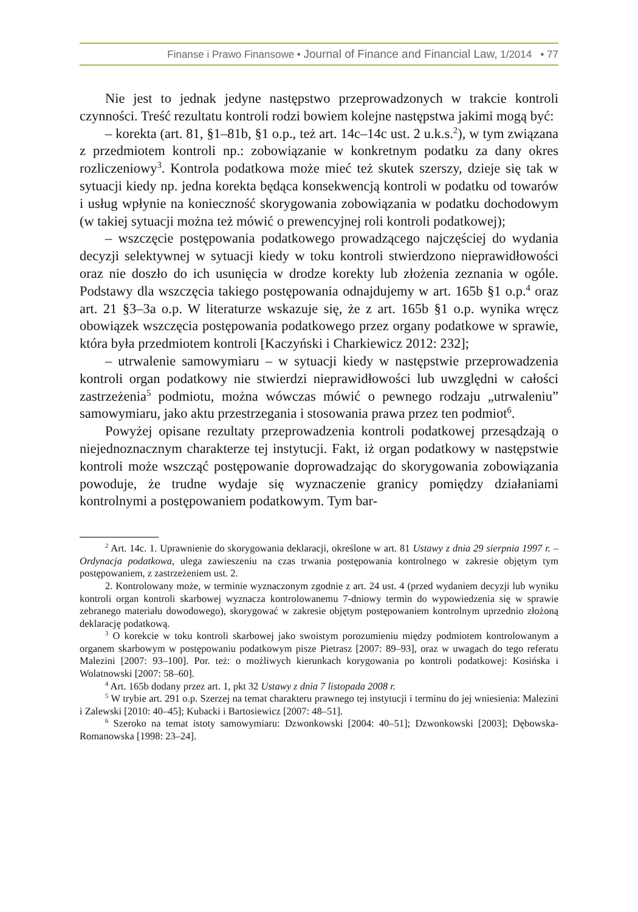Finanse i Prawo Finansowe • Journal of Finance and Financial Law, 1/2014 • 77
Nie jest to jednak jedyne następstwo przeprowadzonych w trakcie kontroli czynności. Treść rezultatu kontroli rodzi bowiem kolejne następstwa jakimi mogą być:
– korekta (art. 81, §1–81b, §1 o.p., też art. 14c–14c ust. 2 u.k.s.<sup>2</sup>), w tym związana z przedmiotem kontroli np.: zobowiązanie w konkretnym podatku za dany okres rozliczeniowy<sup>3</sup>. Kontrola podatkowa może mieć też skutek szerszy, dzieje się tak w sytuacji kiedy np. jedna korekta będąca konsekwencją kontroli w podatku od towarów i usług wpłynie na konieczność skorygowania zobowiązania w podatku dochodowym (w takiej sytuacji można też mówić o prewencyjnej roli kontroli podatkowej);
– wszczęcie postępowania podatkowego prowadzącego najczęściej do wydania decyzji selektywnej w sytuacji kiedy w toku kontroli stwierdzono nieprawidłowości oraz nie doszło do ich usunięcia w drodze korekty lub złożenia zeznania w ogóle. Podstawy dla wszczęcia takiego postępowania odnajdujemy w art. 165b §1 o.p.<sup>4</sup> oraz art. 21 §3–3a o.p. W literaturze wskazuje się, że z art. 165b §1 o.p. wynika wręcz obowiązek wszczęcia postępowania podatkowego przez organy podatkowe w sprawie, która była przedmiotem kontroli [Kaczyński i Charkiewicz 2012: 232];
– utrwalenie samowymiaru – w sytuacji kiedy w następstwie przeprowadzenia kontroli organ podatkowy nie stwierdzi nieprawidłowości lub uwzględni w całości zastrzeżenia<sup>5</sup> podmiotu, można wówczas mówić o pewnego rodzaju „utrwaleniu” samowymiaru, jako aktu przestrzegania i stosowania prawa przez ten podmiot<sup>6</sup>.
Powyżej opisane rezultaty przeprowadzenia kontroli podatkowej przesądzają o niejednoznacznym charakterze tej instytucji. Fakt, iż organ podatkowy w następstwie kontroli może wszcząć postępowanie doprowadzając do skorygowania zobowiązania powoduje, że trudne wydaje się wyznaczenie granicy pomiędzy działaniami kontrolnymi a postępowaniem podatkowym. Tym bar-
<sup>2</sup> Art. 14c. 1. Uprawnienie do skorygowania deklaracji, określone w art. 81 Ustawy z dnia 29 sierpnia 1997 r. – Ordynacja podatkowa, ulega zawieszeniu na czas trwania postępowania kontrolnego w zakresie objętym tym postępowaniem, z zastrzeżeniem ust. 2.
2. Kontrolowany może, w terminie wyznaczonym zgodnie z art. 24 ust. 4 (przed wydaniem decyzji lub wyniku kontroli organ kontroli skarbowej wyznacza kontrolowanemu 7-dniowy termin do wypowiedzenia się w sprawie zebranego materiału dowodowego), skorygować w zakresie objętym postępowaniem kontrolnym uprzednio złożoną deklarację podatkową.
<sup>3</sup> O korekcie w toku kontroli skarbowej jako swoistym porozumieniu między podmiotem kontrolowanym a organem skarbowym w postępowaniu podatkowym pisze Pietrasz [2007: 89–93], oraz w uwagach do tego referatu Malezini [2007: 93–100]. Por. też: o możliwych kierunkach korygowania po kontroli podatkowej: Kosińska i Wolatnowski [2007: 58–60].
<sup>4</sup> Art. 165b dodany przez art. 1, pkt 32 Ustawy z dnia 7 listopada 2008 r.
<sup>5</sup> W trybie art. 291 o.p. Szerzej na temat charakteru prawnego tej instytucji i terminu do jej wniesienia: Malezini i Zalewski [2010: 40–45]; Kubacki i Bartosiewicz [2007: 48–51].
<sup>6</sup> Szeroko na temat istoty samowymiaru: Dzwonkowski [2004: 40–51]; Dzwonkowski [2003]; Dębowska-Romanowska [1998: 23–24].